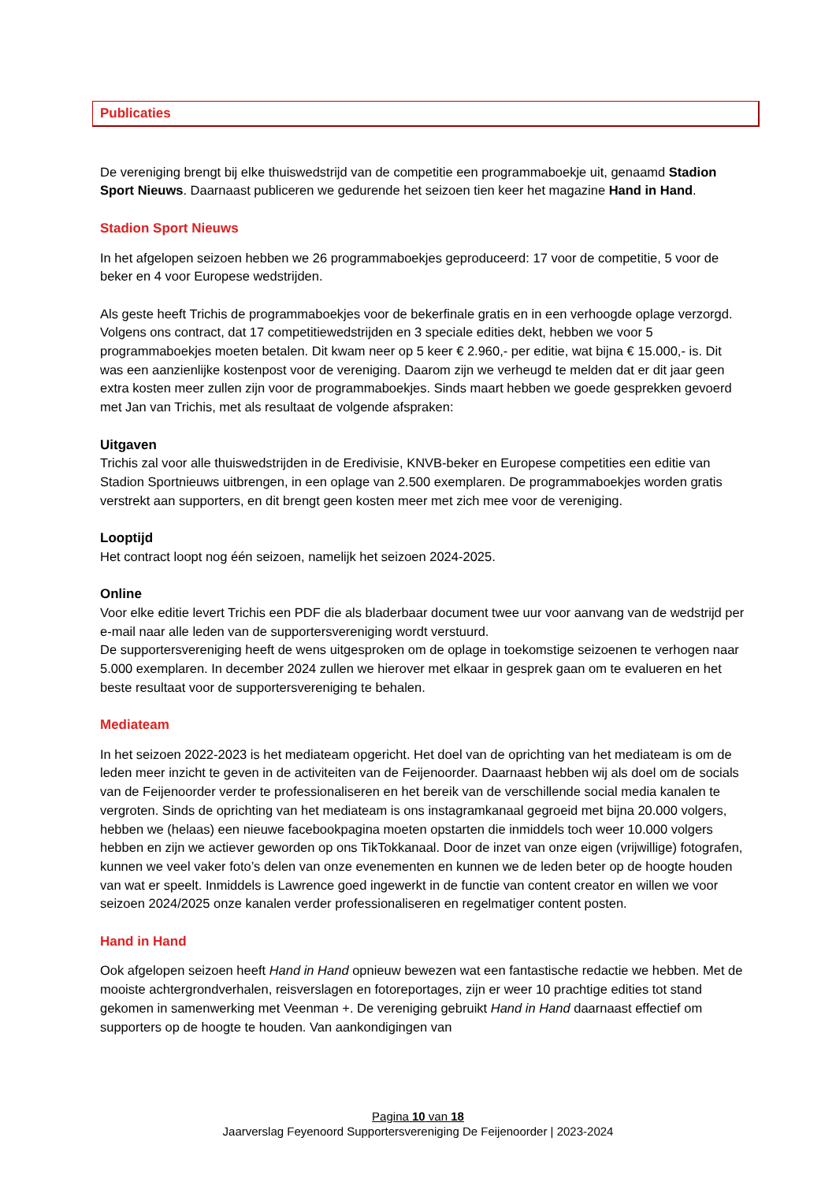Publicaties
De vereniging brengt bij elke thuiswedstrijd van de competitie een programmaboekje uit, genaamd Stadion Sport Nieuws. Daarnaast publiceren we gedurende het seizoen tien keer het magazine Hand in Hand.
Stadion Sport Nieuws
In het afgelopen seizoen hebben we 26 programmaboekjes geproduceerd: 17 voor de competitie, 5 voor de beker en 4 voor Europese wedstrijden.
Als geste heeft Trichis de programmaboekjes voor de bekerfinale gratis en in een verhoogde oplage verzorgd. Volgens ons contract, dat 17 competitiewedstrijden en 3 speciale edities dekt, hebben we voor 5 programmaboekjes moeten betalen. Dit kwam neer op 5 keer € 2.960,- per editie, wat bijna € 15.000,- is. Dit was een aanzienlijke kostenpost voor de vereniging. Daarom zijn we verheugd te melden dat er dit jaar geen extra kosten meer zullen zijn voor de programmaboekjes. Sinds maart hebben we goede gesprekken gevoerd met Jan van Trichis, met als resultaat de volgende afspraken:
Uitgaven
Trichis zal voor alle thuiswedstrijden in de Eredivisie, KNVB-beker en Europese competities een editie van Stadion Sportnieuws uitbrengen, in een oplage van 2.500 exemplaren. De programmaboekjes worden gratis verstrekt aan supporters, en dit brengt geen kosten meer met zich mee voor de vereniging.
Looptijd
Het contract loopt nog één seizoen, namelijk het seizoen 2024-2025.
Online
Voor elke editie levert Trichis een PDF die als bladerbaar document twee uur voor aanvang van de wedstrijd per e-mail naar alle leden van de supportersvereniging wordt verstuurd.
De supportersvereniging heeft de wens uitgesproken om de oplage in toekomstige seizoenen te verhogen naar 5.000 exemplaren. In december 2024 zullen we hierover met elkaar in gesprek gaan om te evalueren en het beste resultaat voor de supportersvereniging te behalen.
Mediateam
In het seizoen 2022-2023 is het mediateam opgericht. Het doel van de oprichting van het mediateam is om de leden meer inzicht te geven in de activiteiten van de Feijenoorder. Daarnaast hebben wij als doel om de socials van de Feijenoorder verder te professionaliseren en het bereik van de verschillende social media kanalen te vergroten. Sinds de oprichting van het mediateam is ons instagramkanaal gegroeid met bijna 20.000 volgers, hebben we (helaas) een nieuwe facebookpagina moeten opstarten die inmiddels toch weer 10.000 volgers hebben en zijn we actiever geworden op ons TikTokkanaal. Door de inzet van onze eigen (vrijwillige) fotografen, kunnen we veel vaker foto’s delen van onze evenementen en kunnen we de leden beter op de hoogte houden van wat er speelt. Inmiddels is Lawrence goed ingewerkt in de functie van content creator en willen we voor seizoen 2024/2025 onze kanalen verder professionaliseren en regelmatiger content posten.
Hand in Hand
Ook afgelopen seizoen heeft Hand in Hand opnieuw bewezen wat een fantastische redactie we hebben. Met de mooiste achtergrondverhalen, reisverslagen en fotoreportages, zijn er weer 10 prachtige edities tot stand gekomen in samenwerking met Veenman +. De vereniging gebruikt Hand in Hand daarnaast effectief om supporters op de hoogte te houden. Van aankondigingen van
Pagina 10 van 18
Jaarverslag Feyenoord Supportersvereniging De Feijenoorder | 2023-2024